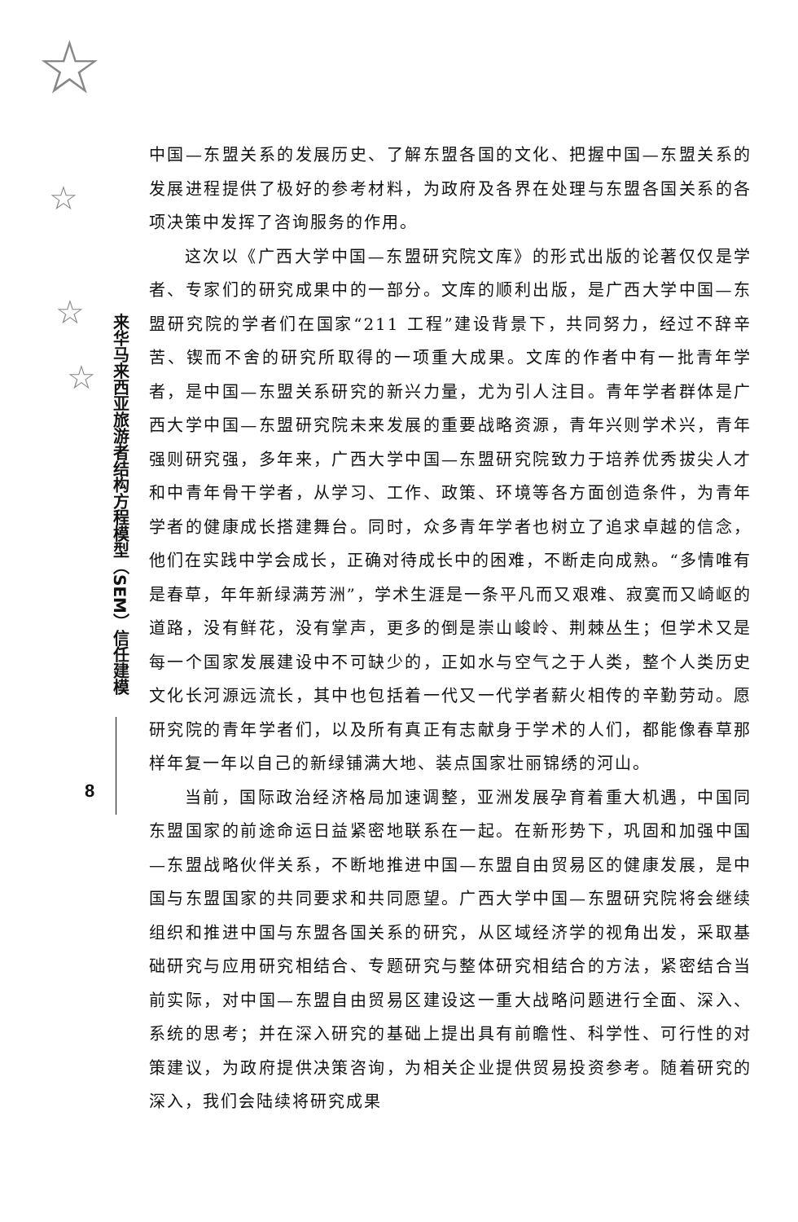☆
☆
☆
☆
来华马来西亚旅游者结构方程模型（SEM）信任建模
8
中国—东盟关系的发展历史、了解东盟各国的文化、把握中国—东盟关系的发展进程提供了极好的参考材料，为政府及各界在处理与东盟各国关系的各项决策中发挥了咨询服务的作用。
这次以《广西大学中国—东盟研究院文库》的形式出版的论著仅仅是学者、专家们的研究成果中的一部分。文库的顺利出版，是广西大学中国—东盟研究院的学者们在国家“211 工程”建设背景下，共同努力，经过不辞辛苦、锲而不舍的研究所取得的一项重大成果。文库的作者中有一批青年学者，是中国—东盟关系研究的新兴力量，尤为引人注目。青年学者群体是广西大学中国—东盟研究院未来发展的重要战略资源，青年兴则学术兴，青年强则研究强，多年来，广西大学中国—东盟研究院致力于培养优秀拔尖人才和中青年骨干学者，从学习、工作、政策、环境等各方面创造条件，为青年学者的健康成长搭建舞台。同时，众多青年学者也树立了追求卓越的信念，他们在实践中学会成长，正确对待成长中的困难，不断走向成熟。“多情唯有是春草，年年新绿满芳洲”，学术生涯是一条平凡而又艰难、寂寞而又崎岖的道路，没有鲜花，没有掌声，更多的倒是崇山峻岭、荆棘丛生；但学术又是每一个国家发展建设中不可缺少的，正如水与空气之于人类，整个人类历史文化长河源远流长，其中也包括着一代又一代学者薪火相传的辛勤劳动。愿研究院的青年学者们，以及所有真正有志献身于学术的人们，都能像春草那样年复一年以自己的新绿铺满大地、装点国家壮丽锦绣的河山。
当前，国际政治经济格局加速调整，亚洲发展孕育着重大机遇，中国同东盟国家的前途命运日益紧密地联系在一起。在新形势下，巩固和加强中国—东盟战略伙伴关系，不断地推进中国—东盟自由贸易区的健康发展，是中国与东盟国家的共同要求和共同愿望。广西大学中国—东盟研究院将会继续组织和推进中国与东盟各国关系的研究，从区域经济学的视角出发，采取基础研究与应用研究相结合、专题研究与整体研究相结合的方法，紧密结合当前实际，对中国—东盟自由贸易区建设这一重大战略问题进行全面、深入、系统的思考；并在深入研究的基础上提出具有前瞻性、科学性、可行性的对策建议，为政府提供决策咨询，为相关企业提供贸易投资参考。随着研究的深入，我们会陆续将研究成果